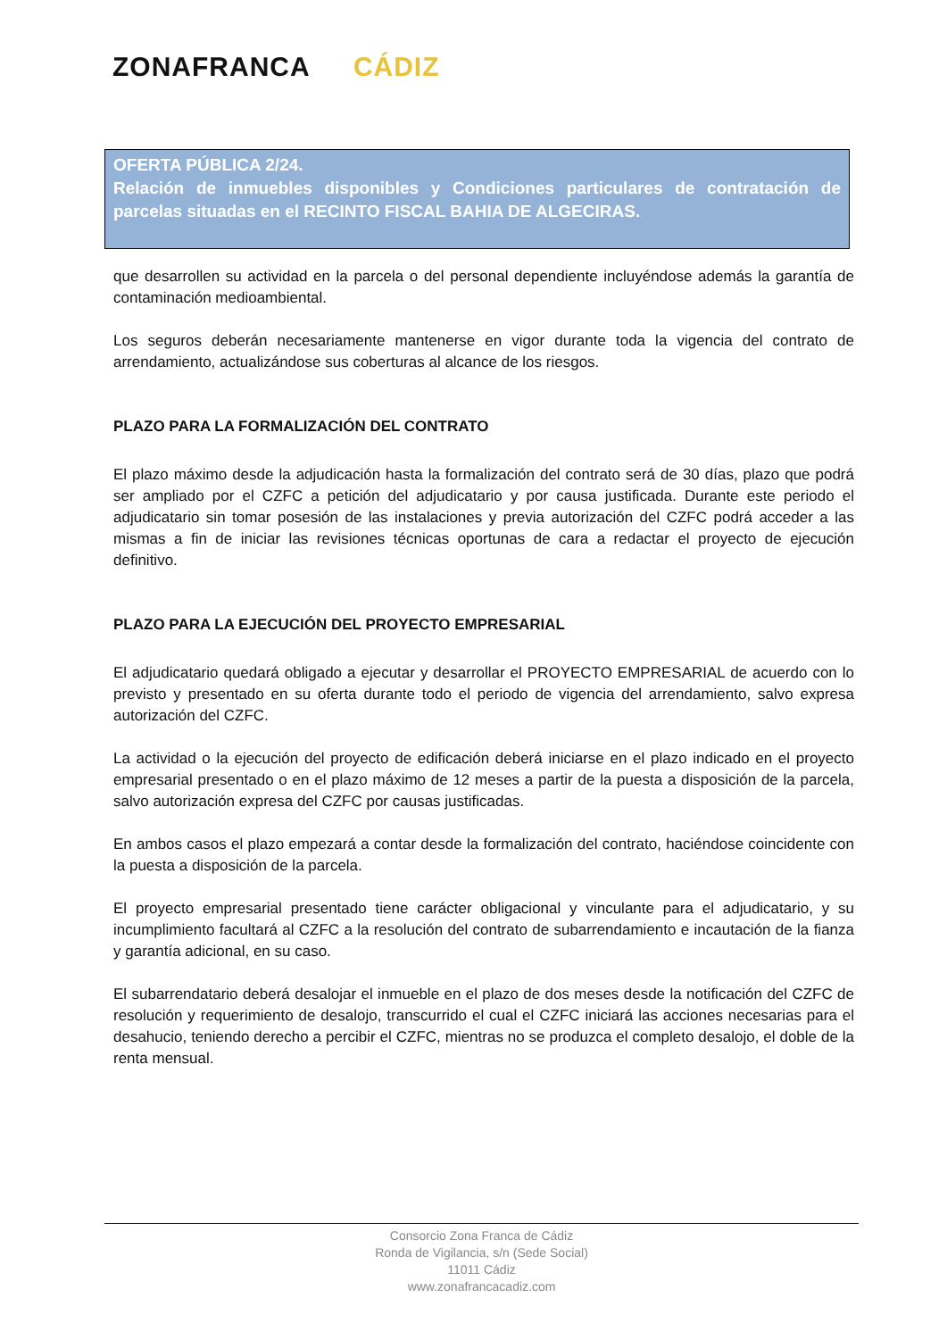ZONAFRANCA CÁDIZ
OFERTA PÚBLICA 2/24.
Relación de inmuebles disponibles y Condiciones particulares de contratación de parcelas situadas en el RECINTO FISCAL BAHIA DE ALGECIRAS.
que desarrollen su actividad en la parcela o del personal dependiente incluyéndose además la garantía de contaminación medioambiental.
Los seguros deberán necesariamente mantenerse en vigor durante toda la vigencia del contrato de arrendamiento, actualizándose sus coberturas al alcance de los riesgos.
PLAZO PARA LA FORMALIZACIÓN DEL CONTRATO
El plazo máximo desde la adjudicación hasta la formalización del contrato será de 30 días, plazo que podrá ser ampliado por el CZFC a petición del adjudicatario y por causa justificada. Durante este periodo el adjudicatario sin tomar posesión de las instalaciones y previa autorización del CZFC podrá acceder a las mismas a fin de iniciar las revisiones técnicas oportunas de cara a redactar el proyecto de ejecución definitivo.
PLAZO PARA LA EJECUCIÓN DEL PROYECTO EMPRESARIAL
El adjudicatario quedará obligado a ejecutar y desarrollar el PROYECTO EMPRESARIAL de acuerdo con lo previsto y presentado en su oferta durante todo el periodo de vigencia del arrendamiento, salvo expresa autorización del CZFC.
La actividad o la ejecución del proyecto de edificación deberá iniciarse en el plazo indicado en el proyecto empresarial presentado o en el plazo máximo de 12 meses a partir de la puesta a disposición de la parcela, salvo autorización expresa del CZFC por causas justificadas.
En ambos casos el plazo empezará a contar desde la formalización del contrato, haciéndose coincidente con la puesta a disposición de la parcela.
El proyecto empresarial presentado tiene carácter obligacional y vinculante para el adjudicatario, y su incumplimiento facultará al CZFC a la resolución del contrato de subarrendamiento e incautación de la fianza y garantía adicional, en su caso.
El subarrendatario deberá desalojar el inmueble en el plazo de dos meses desde la notificación del CZFC de resolución y requerimiento de desalojo, transcurrido el cual el CZFC iniciará las acciones necesarias para el desahucio, teniendo derecho a percibir el CZFC, mientras no se produzca el completo desalojo, el doble de la renta mensual.
Consorcio Zona Franca de Cádiz
Ronda de Vigilancia, s/n (Sede Social)
11011 Cádiz
www.zonafrancacadiz.com